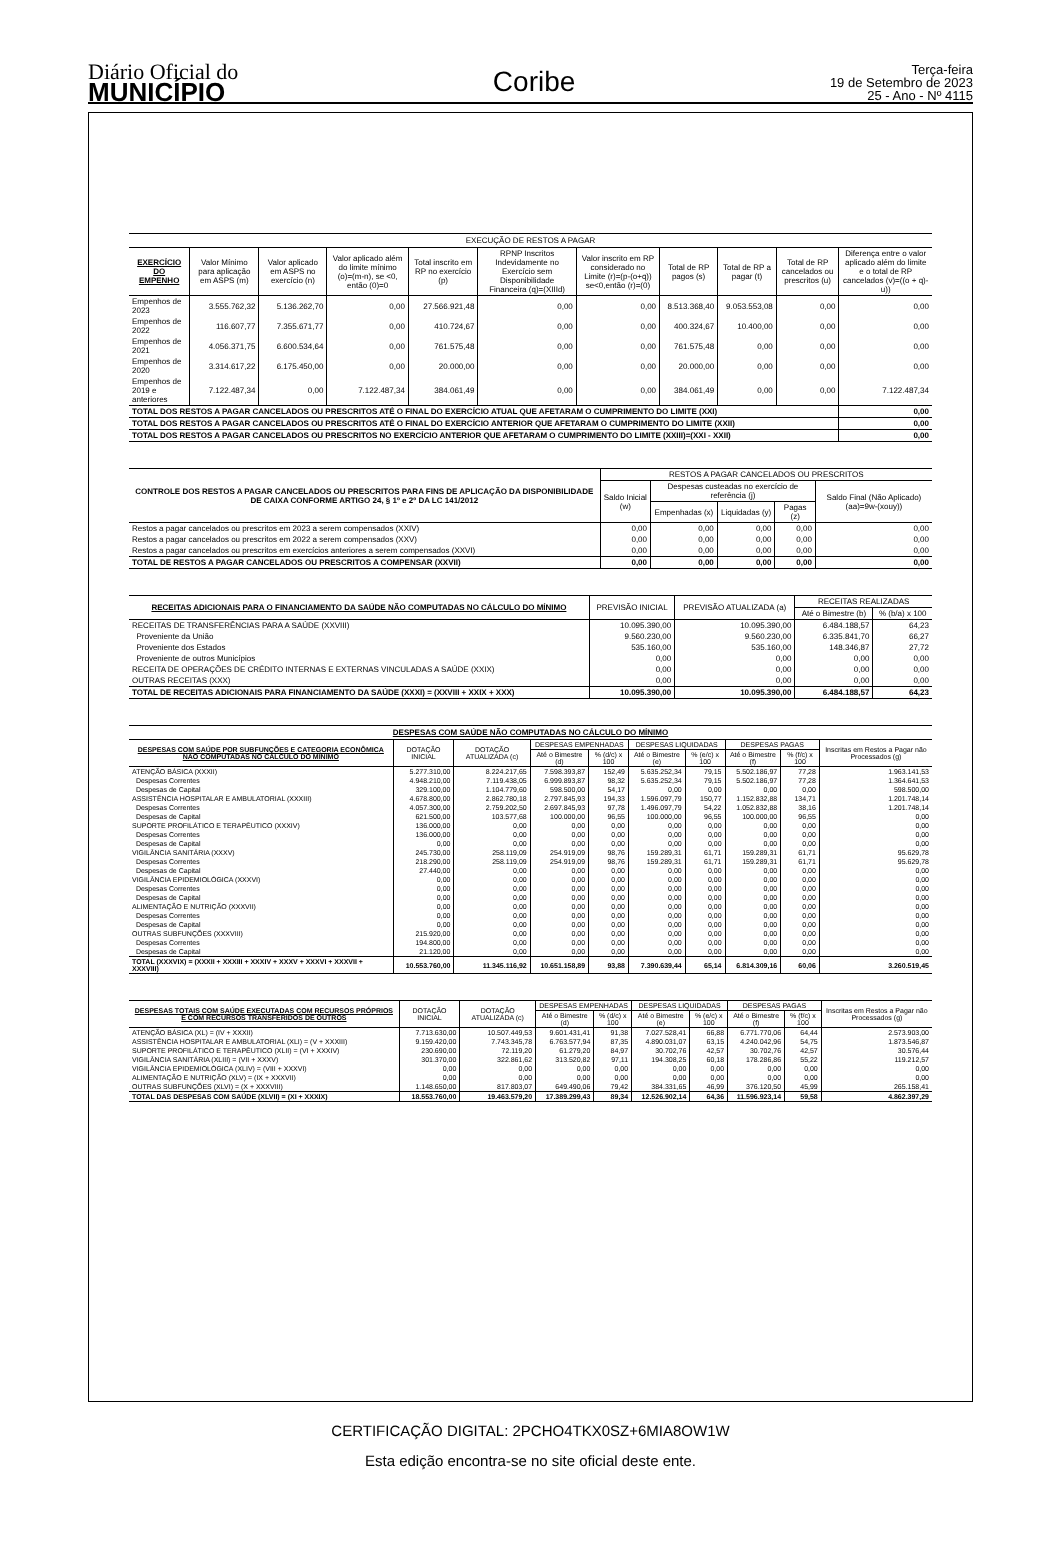Diário Oficial do
MUNICÍPIO
Coribe
Terça-feira
19 de Setembro de 2023
25 - Ano - Nº 4115
EXECUÇÃO DE RESTOS A PAGAR
| EXERCÍCIO DO EMPENHO | Valor Mínimo para aplicação em ASPS (m) | Valor aplicado em ASPS no exercício (n) | Valor aplicado além do limite mínimo (o)=(m-n), se <0, então (0)=0 | Total inscrito em RP no exercício (p) | RPNP Inscritos Indevidamente no Exercício sem Disponibilidade Financeira (q)=(XIIId) | Valor inscrito em RP considerado no Limite (r)=(p-(o+q)) se<0,então (r)=(0) | Total de RP pagos (s) | Total de RP a pagar (t) | Total de RP cancelados ou prescritos (u) | Diferença entre o valor aplicado além do limite e o total de RP cancelados (v)=((o + q)-u)) |
| --- | --- | --- | --- | --- | --- | --- | --- | --- | --- | --- |
| Empenhos de 2023 | 3.555.762,32 | 5.136.262,70 | 0,00 | 27.566.921,48 | 0,00 | 0,00 | 8.513.368,40 | 9.053.553,08 | 0,00 | 0,00 |
| Empenhos de 2022 | 116.607,77 | 7.355.671,77 | 0,00 | 410.724,67 | 0,00 | 0,00 | 400.324,67 | 10.400,00 | 0,00 | 0,00 |
| Empenhos de 2021 | 4.056.371,75 | 6.600.534,64 | 0,00 | 761.575,48 | 0,00 | 0,00 | 761.575,48 | 0,00 | 0,00 | 0,00 |
| Empenhos de 2020 | 3.314.617,22 | 6.175.450,00 | 0,00 | 20.000,00 | 0,00 | 0,00 | 20.000,00 | 0,00 | 0,00 | 0,00 |
| Empenhos de 2019 e anteriores | 7.122.487,34 | 0,00 | 7.122.487,34 | 384.061,49 | 0,00 | 0,00 | 384.061,49 | 0,00 | 0,00 | 7.122.487,34 |
| TOTAL DOS RESTOS A PAGAR CANCELADOS OU PRESCRITOS ATÉ O FINAL DO EXERCÍCIO ATUAL QUE AFETARAM O CUMPRIMENTO DO LIMITE (XXI) | | | | | | | | | | 0,00 |
| TOTAL DOS RESTOS A PAGAR CANCELADOS OU PRESCRITOS ATÉ O FINAL DO EXERCÍCIO ANTERIOR QUE AFETARAM O CUMPRIMENTO DO LIMITE (XXII) | | | | | | | | | | 0,00 |
| TOTAL DOS RESTOS A PAGAR CANCELADOS OU PRESCRITOS NO EXERCÍCIO ANTERIOR QUE AFETARAM O CUMPRIMENTO DO LIMITE (XXIII)=(XXI - XXII) | | | | | | | | | | 0,00 |
| CONTROLE DOS RESTOS A PAGAR CANCELADOS OU PRESCRITOS PARA FINS DE APLICAÇÃO DA DISPONIBILIDADE DE CAIXA CONFORME ARTIGO 24, § 1º e 2º DA LC 141/2012 | RESTOS A PAGAR CANCELADOS OU PRESCRITOS | | | | |
| --- | --- | --- | --- | --- | --- |
| | Saldo Inicial (w) | Despesas custeadas no exercício de referência (j) | | | Saldo Final (Não Aplicado) (aa)=9w-(xouy)) |
| | | Empenhadas (x) | Liquidadas (y) | Pagas (z) | |
| Restos a pagar cancelados ou prescritos em 2023 a serem compensados (XXIV) | 0,00 | 0,00 | 0,00 | 0,00 | 0,00 |
| Restos a pagar cancelados ou prescritos em 2022 a serem compensados (XXV) | 0,00 | 0,00 | 0,00 | 0,00 | 0,00 |
| Restos a pagar cancelados ou prescritos em exercícios anteriores a serem compensados (XXVI) | 0,00 | 0,00 | 0,00 | 0,00 | 0,00 |
| TOTAL DE RESTOS A PAGAR CANCELADOS OU PRESCRITOS A COMPENSAR (XXVII) | 0,00 | 0,00 | 0,00 | 0,00 | 0,00 |
| RECEITAS ADICIONAIS PARA O FINANCIAMENTO DA SAÚDE NÃO COMPUTADAS NO CÁLCULO DO MÍNIMO | PREVISÃO INICIAL | PREVISÃO ATUALIZADA (a) | RECEITAS REALIZADAS | |
| --- | --- | --- | --- | --- |
| | | | Até o Bimestre (b) | % (b/a) x 100 |
| RECEITAS DE TRANSFERÊNCIAS PARA A SAÚDE (XXVIII) | 10.095.390,00 | 10.095.390,00 | 6.484.188,57 | 64,23 |
| Proveniente da União | 9.560.230,00 | 9.560.230,00 | 6.335.841,70 | 66,27 |
| Proveniente dos Estados | 535.160,00 | 535.160,00 | 148.346,87 | 27,72 |
| Proveniente de outros Municípios | 0,00 | 0,00 | 0,00 | 0,00 |
| RECEITA DE OPERAÇÕES DE CRÉDITO INTERNAS E EXTERNAS VINCULADAS A SAÚDE (XXIX) | 0,00 | 0,00 | 0,00 | 0,00 |
| OUTRAS RECEITAS (XXX) | 0,00 | 0,00 | 0,00 | 0,00 |
| TOTAL DE RECEITAS ADICIONAIS PARA FINANCIAMENTO DA SAÚDE (XXXI) = (XXVIII + XXIX + XXX) | 10.095.390,00 | 10.095.390,00 | 6.484.188,57 | 64,23 |
DESPESAS COM SAÚDE NÃO COMPUTADAS NO CÁLCULO DO MÍNIMO
| DESPESAS COM SAÚDE POR SUBFUNÇÕES E CATEGORIA ECONÔMICA NÃO COMPUTADAS NO CÁLCULO DO MÍNIMO | DOTAÇÃO INICIAL | DOTAÇÃO ATUALIZADA (c) | DESPESAS EMPENHADAS | | DESPESAS LIQUIDADAS | | DESPESAS PAGAS | | Inscritas em Restos a Pagar não Processados (g) |
| --- | --- | --- | --- | --- | --- | --- | --- | --- | --- |
| | | | Até o Bimestre (d) | % (d/c) x 100 | Até o Bimestre (e) | % (e/c) x 100 | Até o Bimestre (f) | % (f/c) x 100 | |
| ATENÇÃO BÁSICA (XXXII) | 5.277.310,00 | 8.224.217,65 | 7.598.393,87 | 152,49 | 5.635.252,34 | 79,15 | 5.502.186,97 | 77,28 | 1.963.141,53 |
| Despesas Correntes | 4.948.210,00 | 7.119.438,05 | 6.999.893,87 | 98,32 | 5.635.252,34 | 79,15 | 5.502.186,97 | 77,28 | 1.364.641,53 |
| Despesas de Capital | 329.100,00 | 1.104.779,60 | 598.500,00 | 54,17 | 0,00 | 0,00 | 0,00 | 0,00 | 598.500,00 |
| ASSISTÊNCIA HOSPITALAR E AMBULATORIAL (XXXIII) | 4.678.800,00 | 2.862.780,18 | 2.797.845,93 | 194,33 | 1.596.097,79 | 150,77 | 1.152.832,88 | 134,71 | 1.201.748,14 |
| Despesas Correntes | 4.057.300,00 | 2.759.202,50 | 2.697.845,93 | 97,78 | 1.496.097,79 | 54,22 | 1.052.832,88 | 38,16 | 1.201.748,14 |
| Despesas de Capital | 621.500,00 | 103.577,68 | 100.000,00 | 96,55 | 100.000,00 | 96,55 | 100.000,00 | 96,55 | 0,00 |
| SUPORTE PROFILÁTICO E TERAPÊUTICO (XXXIV) | 136.000,00 | 0,00 | 0,00 | 0,00 | 0,00 | 0,00 | 0,00 | 0,00 | 0,00 |
| Despesas Correntes | 136.000,00 | 0,00 | 0,00 | 0,00 | 0,00 | 0,00 | 0,00 | 0,00 | 0,00 |
| Despesas de Capital | 0,00 | 0,00 | 0,00 | 0,00 | 0,00 | 0,00 | 0,00 | 0,00 | 0,00 |
| VIGILÂNCIA SANITÁRIA (XXXV) | 245.730,00 | 258.119,09 | 254.919,09 | 98,76 | 159.289,31 | 61,71 | 159.289,31 | 61,71 | 95.629,78 |
| Despesas Correntes | 218.290,00 | 258.119,09 | 254.919,09 | 98,76 | 159.289,31 | 61,71 | 159.289,31 | 61,71 | 95.629,78 |
| Despesas de Capital | 27.440,00 | 0,00 | 0,00 | 0,00 | 0,00 | 0,00 | 0,00 | 0,00 | 0,00 |
| VIGILÂNCIA EPIDEMIOLÓGICA (XXXVI) | 0,00 | 0,00 | 0,00 | 0,00 | 0,00 | 0,00 | 0,00 | 0,00 | 0,00 |
| Despesas Correntes | 0,00 | 0,00 | 0,00 | 0,00 | 0,00 | 0,00 | 0,00 | 0,00 | 0,00 |
| Despesas de Capital | 0,00 | 0,00 | 0,00 | 0,00 | 0,00 | 0,00 | 0,00 | 0,00 | 0,00 |
| ALIMENTAÇÃO E NUTRIÇÃO (XXXVII) | 0,00 | 0,00 | 0,00 | 0,00 | 0,00 | 0,00 | 0,00 | 0,00 | 0,00 |
| Despesas Correntes | 0,00 | 0,00 | 0,00 | 0,00 | 0,00 | 0,00 | 0,00 | 0,00 | 0,00 |
| Despesas de Capital | 0,00 | 0,00 | 0,00 | 0,00 | 0,00 | 0,00 | 0,00 | 0,00 | 0,00 |
| OUTRAS SUBFUNÇÕES (XXXVIII) | 215.920,00 | 0,00 | 0,00 | 0,00 | 0,00 | 0,00 | 0,00 | 0,00 | 0,00 |
| Despesas Correntes | 194.800,00 | 0,00 | 0,00 | 0,00 | 0,00 | 0,00 | 0,00 | 0,00 | 0,00 |
| Despesas de Capital | 21.120,00 | 0,00 | 0,00 | 0,00 | 0,00 | 0,00 | 0,00 | 0,00 | 0,00 |
| TOTAL (XXXVIX) = (XXXII + XXXIII + XXXIV + XXXV + XXXVI + XXXVII + XXXVIII) | 10.553.760,00 | 11.345.116,92 | 10.651.158,89 | 93,88 | 7.390.639,44 | 65,14 | 6.814.309,16 | 60,06 | 3.260.519,45 |
| DESPESAS TOTAIS COM SAÚDE EXECUTADAS COM RECURSOS PRÓPRIOS E COM RECURSOS TRANSFERIDOS DE OUTROS | DOTAÇÃO INICIAL | DOTAÇÃO ATUALIZADA (c) | DESPESAS EMPENHADAS | | DESPESAS LIQUIDADAS | | DESPESAS PAGAS | | Inscritas em Restos a Pagar não Processados (g) |
| --- | --- | --- | --- | --- | --- | --- | --- | --- | --- |
| | | | Até o Bimestre (d) | % (d/c) x 100 | Até o Bimestre (e) | % (e/c) x 100 | Até o Bimestre (f) | % (f/c) x 100 | |
| ATENÇÃO BÁSICA (XL) = (IV + XXXII) | 7.713.630,00 | 10.507.449,53 | 9.601.431,41 | 91,38 | 7.027.528,41 | 66,88 | 6.771.770,06 | 64,44 | 2.573.903,00 |
| ASSISTÊNCIA HOSPITALAR E AMBULATORIAL (XLI) = (V + XXXIII) | 9.159.420,00 | 7.743.345,78 | 6.763.577,94 | 87,35 | 4.890.031,07 | 63,15 | 4.240.042,96 | 54,75 | 1.873.546,87 |
| SUPORTE PROFILÁTICO E TERAPÊUTICO (XLII) = (VI + XXXIV) | 230.690,00 | 72.119,20 | 61.279,20 | 84,97 | 30.702,76 | 42,57 | 30.702,76 | 42,57 | 30.576,44 |
| VIGILÂNCIA SANITÁRIA (XLIII) = (VII + XXXV) | 301.370,00 | 322.861,62 | 313.520,82 | 97,11 | 194.308,25 | 60,18 | 178.286,86 | 55,22 | 119.212,57 |
| VIGILÂNCIA EPIDEMIOLÓGICA (XLIV) = (VIII + XXXVI) | 0,00 | 0,00 | 0,00 | 0,00 | 0,00 | 0,00 | 0,00 | 0,00 | 0,00 |
| ALIMENTAÇÃO E NUTRIÇÃO (XLV) = (IX + XXXVII) | 0,00 | 0,00 | 0,00 | 0,00 | 0,00 | 0,00 | 0,00 | 0,00 | 0,00 |
| OUTRAS SUBFUNÇÕES (XLVI) = (X + XXXVIII) | 1.148.650,00 | 817.803,07 | 649.490,06 | 79,42 | 384.331,65 | 46,99 | 376.120,50 | 45,99 | 265.158,41 |
| TOTAL DAS DESPESAS COM SAÚDE (XLVII) = (XI + XXXIX) | 18.553.760,00 | 19.463.579,20 | 17.389.299,43 | 89,34 | 12.526.902,14 | 64,36 | 11.596.923,14 | 59,58 | 4.862.397,29 |
CERTIFICAÇÃO DIGITAL: 2PCHO4TKX0SZ+6MIA8OW1W
Esta edição encontra-se no site oficial deste ente.